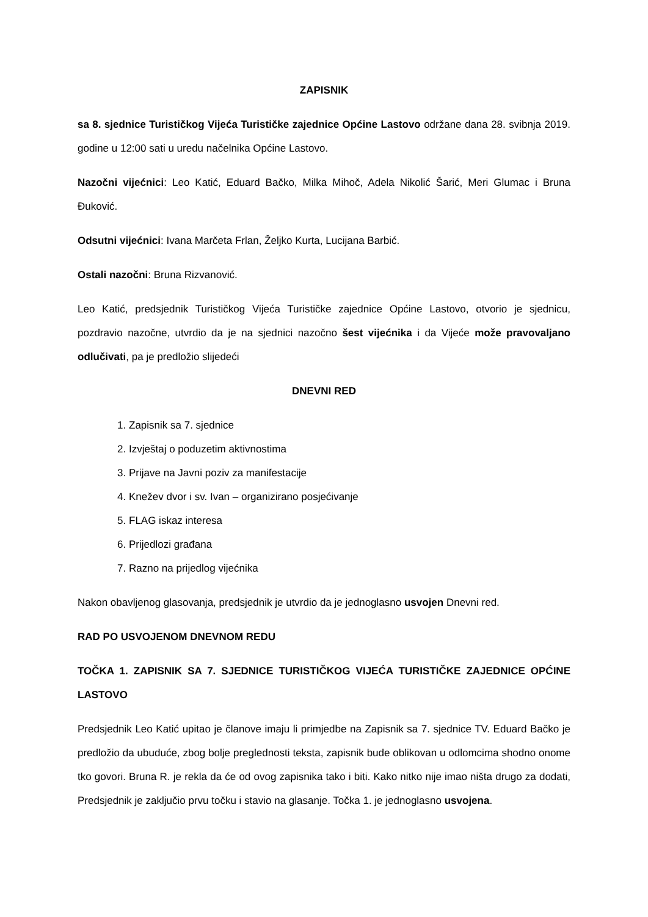ZAPISNIK
sa 8. sjednice Turističkog Vijeća Turističke zajednice Općine Lastovo održane dana 28. svibnja 2019. godine u 12:00 sati u uredu načelnika Općine Lastovo.
Nazočni vijećnici: Leo Katić, Eduard Bačko, Milka Mihoč, Adela Nikolić Šarić, Meri Glumac i Bruna Đuković.
Odsutni vijećnici: Ivana Marčeta Frlan, Željko Kurta, Lucijana Barbić.
Ostali nazočni: Bruna Rizvanović.
Leo Katić, predsjednik Turističkog Vijeća Turističke zajednice Općine Lastovo, otvorio je sjednicu, pozdravio nazočne, utvrdio da je na sjednici nazočno šest vijećnika i da Vijeće može pravovaljano odlučivati, pa je predložio slijedeći
DNEVNI RED
1. Zapisnik sa 7. sjednice
2. Izvještaj o poduzetim aktivnostima
3. Prijave na Javni poziv za manifestacije
4. Knežev dvor i sv. Ivan – organizirano posjećivanje
5. FLAG iskaz interesa
6. Prijedlozi građana
7. Razno na prijedlog vijećnika
Nakon obavljenog glasovanja, predsjednik je utvrdio da je jednoglasno usvojen Dnevni red.
RAD PO USVOJENOM DNEVNOM REDU
TOČKA 1. ZAPISNIK SA 7. SJEDNICE TURISTIČKOG VIJEĆA TURISTIČKE ZAJEDNICE OPĆINE LASTOVO
Predsjednik Leo Katić upitao je članove imaju li primjedbe na Zapisnik sa 7. sjednice TV. Eduard Bačko je predložio da ubuduće, zbog bolje preglednosti teksta, zapisnik bude oblikovan u odlomcima shodno onome tko govori. Bruna R. je rekla da će od ovog zapisnika tako i biti. Kako nitko nije imao ništa drugo za dodati, Predsjednik je zaključio prvu točku i stavio na glasanje. Točka 1. je jednoglasno usvojena.